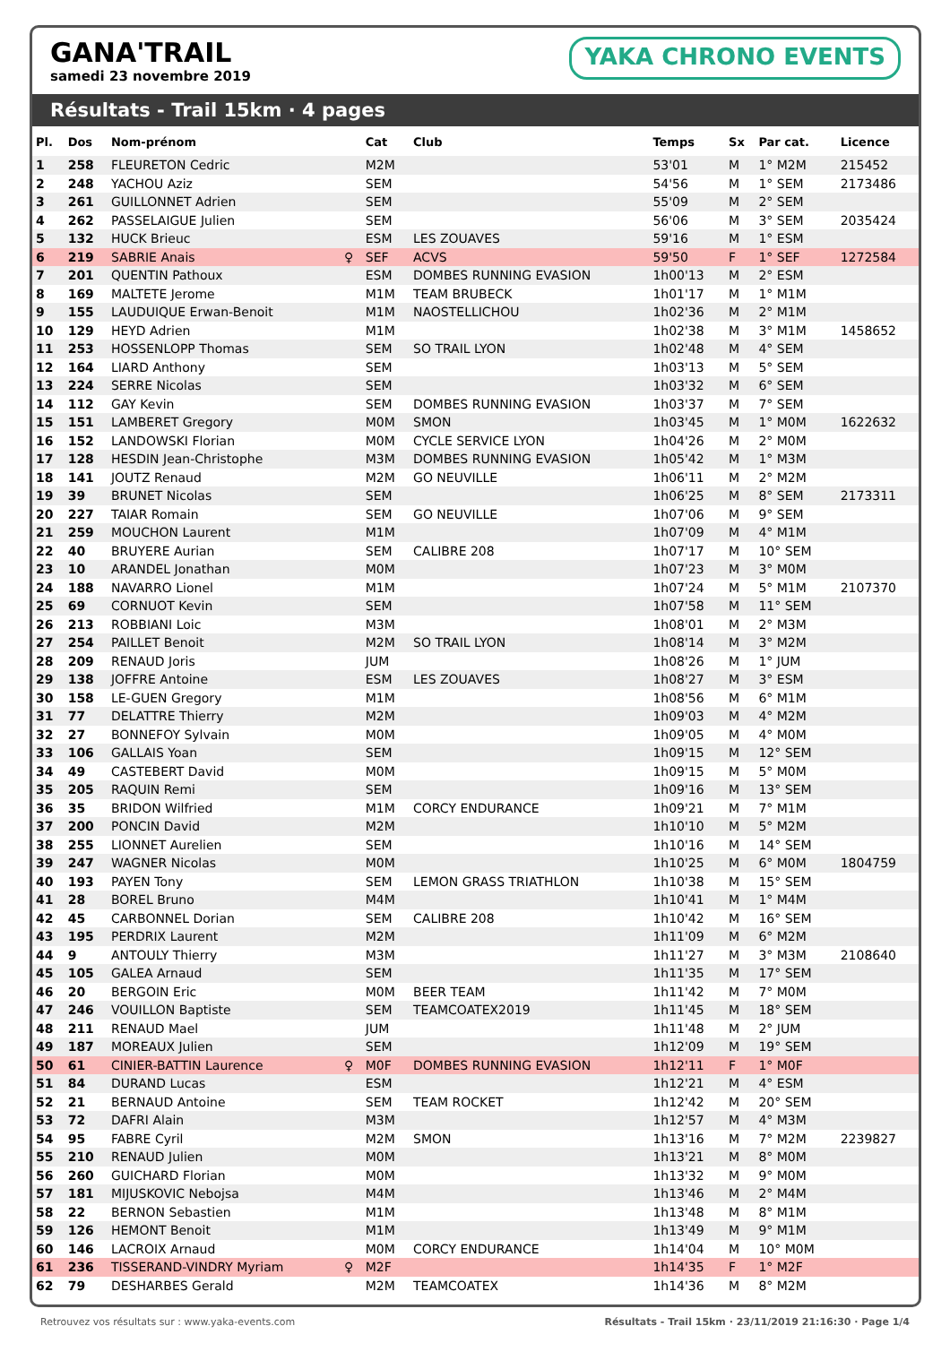GANA'TRAIL
samedi 23 novembre 2019
YAKA CHRONO EVENTS
Résultats - Trail 15km · 4 pages
| Pl. | Dos | Nom-prénom | | Cat | Club | Temps | Sx | Par cat. | Licence |
| --- | --- | --- | --- | --- | --- | --- | --- | --- | --- |
| 1 | 258 | FLEURETON Cedric | | M2M | | 53'01 | M | 1° M2M | 215452 |
| 2 | 248 | YACHOU Aziz | | SEM | | 54'56 | M | 1° SEM | 2173486 |
| 3 | 261 | GUILLONNET Adrien | | SEM | | 55'09 | M | 2° SEM | |
| 4 | 262 | PASSELAIGUE Julien | | SEM | | 56'06 | M | 3° SEM | 2035424 |
| 5 | 132 | HUCK Brieuc | | ESM | LES ZOUAVES | 59'16 | M | 1° ESM | |
| 6 | 219 | SABRIE Anais | ♀ | SEF | ACVS | 59'50 | F | 1° SEF | 1272584 |
| 7 | 201 | QUENTIN Pathoux | | ESM | DOMBES RUNNING EVASION | 1h00'13 | M | 2° ESM | |
| 8 | 169 | MALTETE Jerome | | M1M | TEAM BRUBECK | 1h01'17 | M | 1° M1M | |
| 9 | 155 | LAUDUIQUE Erwan-Benoit | | M1M | NAOSTELLICHOU | 1h02'36 | M | 2° M1M | |
| 10 | 129 | HEYD Adrien | | M1M | | 1h02'38 | M | 3° M1M | 1458652 |
| 11 | 253 | HOSSENLOPP Thomas | | SEM | SO TRAIL LYON | 1h02'48 | M | 4° SEM | |
| 12 | 164 | LIARD Anthony | | SEM | | 1h03'13 | M | 5° SEM | |
| 13 | 224 | SERRE Nicolas | | SEM | | 1h03'32 | M | 6° SEM | |
| 14 | 112 | GAY Kevin | | SEM | DOMBES RUNNING EVASION | 1h03'37 | M | 7° SEM | |
| 15 | 151 | LAMBERET Gregory | | M0M | SMON | 1h03'45 | M | 1° M0M | 1622632 |
| 16 | 152 | LANDOWSKI Florian | | M0M | CYCLE SERVICE LYON | 1h04'26 | M | 2° M0M | |
| 17 | 128 | HESDIN Jean-Christophe | | M3M | DOMBES RUNNING EVASION | 1h05'42 | M | 1° M3M | |
| 18 | 141 | JOUTZ Renaud | | M2M | GO NEUVILLE | 1h06'11 | M | 2° M2M | |
| 19 | 39 | BRUNET Nicolas | | SEM | | 1h06'25 | M | 8° SEM | 2173311 |
| 20 | 227 | TAIAR Romain | | SEM | GO NEUVILLE | 1h07'06 | M | 9° SEM | |
| 21 | 259 | MOUCHON Laurent | | M1M | | 1h07'09 | M | 4° M1M | |
| 22 | 40 | BRUYERE Aurian | | SEM | CALIBRE 208 | 1h07'17 | M | 10° SEM | |
| 23 | 10 | ARANDEL Jonathan | | M0M | | 1h07'23 | M | 3° M0M | |
| 24 | 188 | NAVARRO Lionel | | M1M | | 1h07'24 | M | 5° M1M | 2107370 |
| 25 | 69 | CORNUOT Kevin | | SEM | | 1h07'58 | M | 11° SEM | |
| 26 | 213 | ROBBIANI Loic | | M3M | | 1h08'01 | M | 2° M3M | |
| 27 | 254 | PAILLET Benoit | | M2M | SO TRAIL LYON | 1h08'14 | M | 3° M2M | |
| 28 | 209 | RENAUD Joris | | JUM | | 1h08'26 | M | 1° JUM | |
| 29 | 138 | JOFFRE Antoine | | ESM | LES ZOUAVES | 1h08'27 | M | 3° ESM | |
| 30 | 158 | LE-GUEN Gregory | | M1M | | 1h08'56 | M | 6° M1M | |
| 31 | 77 | DELATTRE Thierry | | M2M | | 1h09'03 | M | 4° M2M | |
| 32 | 27 | BONNEFOY Sylvain | | M0M | | 1h09'05 | M | 4° M0M | |
| 33 | 106 | GALLAIS Yoan | | SEM | | 1h09'15 | M | 12° SEM | |
| 34 | 49 | CASTEBERT David | | M0M | | 1h09'15 | M | 5° M0M | |
| 35 | 205 | RAQUIN Remi | | SEM | | 1h09'16 | M | 13° SEM | |
| 36 | 35 | BRIDON Wilfried | | M1M | CORCY ENDURANCE | 1h09'21 | M | 7° M1M | |
| 37 | 200 | PONCIN David | | M2M | | 1h10'10 | M | 5° M2M | |
| 38 | 255 | LIONNET Aurelien | | SEM | | 1h10'16 | M | 14° SEM | |
| 39 | 247 | WAGNER Nicolas | | M0M | | 1h10'25 | M | 6° M0M | 1804759 |
| 40 | 193 | PAYEN Tony | | SEM | LEMON GRASS TRIATHLON | 1h10'38 | M | 15° SEM | |
| 41 | 28 | BOREL Bruno | | M4M | | 1h10'41 | M | 1° M4M | |
| 42 | 45 | CARBONNEL Dorian | | SEM | CALIBRE 208 | 1h10'42 | M | 16° SEM | |
| 43 | 195 | PERDRIX Laurent | | M2M | | 1h11'09 | M | 6° M2M | |
| 44 | 9 | ANTOULY Thierry | | M3M | | 1h11'27 | M | 3° M3M | 2108640 |
| 45 | 105 | GALEA Arnaud | | SEM | | 1h11'35 | M | 17° SEM | |
| 46 | 20 | BERGOIN Eric | | M0M | BEER TEAM | 1h11'42 | M | 7° M0M | |
| 47 | 246 | VOUILLON Baptiste | | SEM | TEAMCOATEX2019 | 1h11'45 | M | 18° SEM | |
| 48 | 211 | RENAUD Mael | | JUM | | 1h11'48 | M | 2° JUM | |
| 49 | 187 | MOREAUX Julien | | SEM | | 1h12'09 | M | 19° SEM | |
| 50 | 61 | CINIER-BATTIN Laurence | ♀ | M0F | DOMBES RUNNING EVASION | 1h12'11 | F | 1° M0F | |
| 51 | 84 | DURAND Lucas | | ESM | | 1h12'21 | M | 4° ESM | |
| 52 | 21 | BERNAUD Antoine | | SEM | TEAM ROCKET | 1h12'42 | M | 20° SEM | |
| 53 | 72 | DAFRI Alain | | M3M | | 1h12'57 | M | 4° M3M | |
| 54 | 95 | FABRE Cyril | | M2M | SMON | 1h13'16 | M | 7° M2M | 2239827 |
| 55 | 210 | RENAUD Julien | | M0M | | 1h13'21 | M | 8° M0M | |
| 56 | 260 | GUICHARD Florian | | M0M | | 1h13'32 | M | 9° M0M | |
| 57 | 181 | MIJUSKOVIC Nebojsa | | M4M | | 1h13'46 | M | 2° M4M | |
| 58 | 22 | BERNON Sebastien | | M1M | | 1h13'48 | M | 8° M1M | |
| 59 | 126 | HEMONT Benoit | | M1M | | 1h13'49 | M | 9° M1M | |
| 60 | 146 | LACROIX Arnaud | | M0M | CORCY ENDURANCE | 1h14'04 | M | 10° M0M | |
| 61 | 236 | TISSERAND-VINDRY Myriam | ♀ | M2F | | 1h14'35 | F | 1° M2F | |
| 62 | 79 | DESHARBES Gerald | | M2M | TEAMCOATEX | 1h14'36 | M | 8° M2M | |
Retrouvez vos résultats sur : www.yaka-events.com Résultats - Trail 15km · 23/11/2019 21:16:30 · Page 1/4